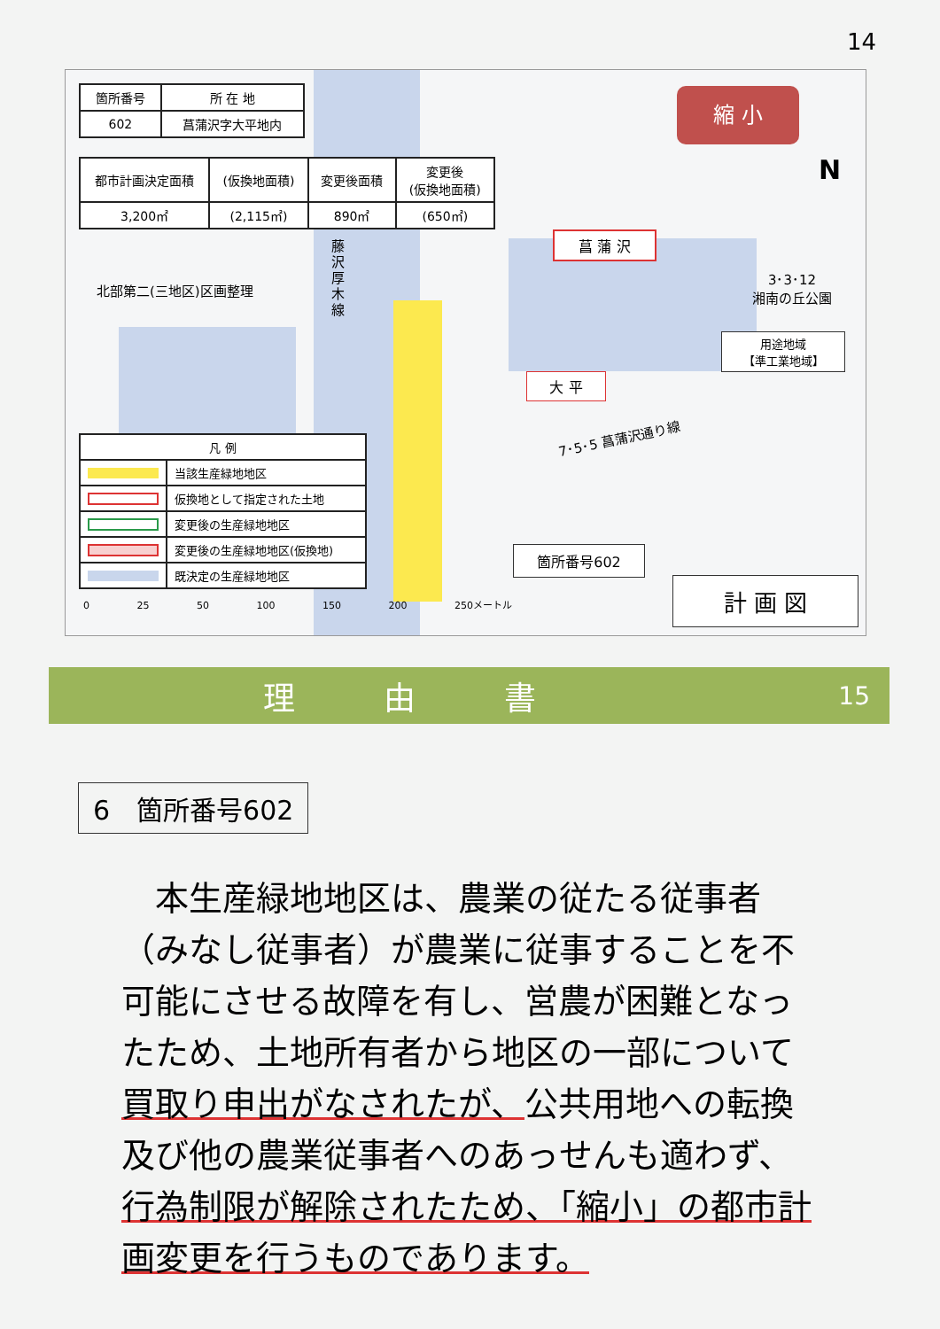14
| 箇所番号 | 所 在 地 |
| 602 | 菖蒲沢字大平地内 |
| 都市計画決定面積 | (仮換地面積) | 変更後面積 | 変更後 (仮換地面積) |
| 3,200㎡ | (2,115㎡) | 890㎡ | (650㎡) |
北部第二(三地区)区画整理
藤沢厚木線
菖 蒲 沢
3･3･12
湘南の丘公園
用途地域
【準工業地域】
大 平
7･5･5 菖蒲沢通り線
箇所番号602
計 画 図
縮 小
N
| 凡 例 | |
| | 当該生産緑地地区 |
| | 仮換地として指定された土地 |
| | 変更後の生産緑地地区 |
| | 変更後の生産緑地地区(仮換地) |
| | 既決定の生産緑地地区 |
0 25 50 100 150 200 250メートル
理由書 15
6　箇所番号602
　本生産緑地地区は、農業の従たる従事者（みなし従事者）が農業に従事することを不可能にさせる故障を有し、営農が困難となったため、土地所有者から地区の一部について買取り申出がなされたが、公共用地への転換及び他の農業従事者へのあっせんも適わず、行為制限が解除されたため、「縮小」の都市計画変更を行うものであります。